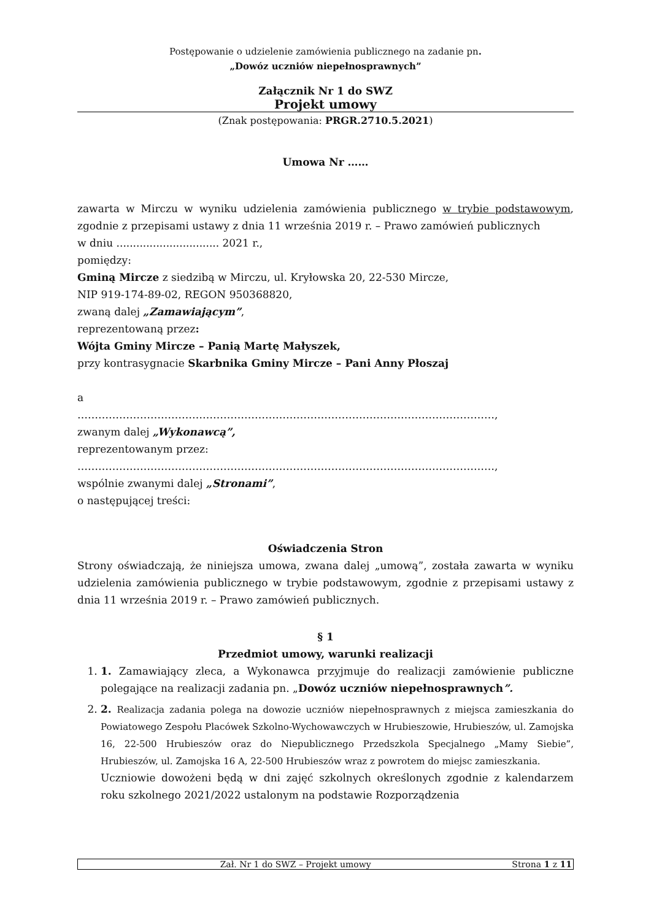Postępowanie o udzielenie zamówienia publicznego na zadanie pn.
„Dowóz uczniów niepełnosprawnych”
Załącznik Nr 1 do SWZ
Projekt umowy
(Znak postępowania: PRGR.2710.5.2021)
Umowa Nr ……
zawarta w Mirczu w wyniku udzielenia zamówienia publicznego w trybie podstawowym, zgodnie z przepisami ustawy z dnia 11 września 2019 r. – Prawo zamówień publicznych
w dniu ............................... 2021 r.,
pomiędzy:
Gminą Mircze z siedzibą w Mirczu, ul. Kryłowska 20, 22-530 Mircze,
NIP 919-174-89-02, REGON 950368820,
zwaną dalej „Zamawiającym”,
reprezentowaną przez:
Wójta Gminy Mircze – Panią Martę Małyszek,
przy kontrasygnacie Skarbnika Gminy Mircze – Pani Anny Płoszaj
a
…………………………………………………………………………………………………………,
zwanym dalej „Wykonawcą”,
reprezentowanym przez:
…………………………………………………………………………………………………………,
wspólnie zwanymi dalej „Stronami”,
o następującej treści:
Oświadczenia Stron
Strony oświadczają, że niniejsza umowa, zwana dalej „umową”, została zawarta w wyniku udzielenia zamówienia publicznego w trybie podstawowym, zgodnie z przepisami ustawy z dnia 11 września 2019 r. – Prawo zamówień publicznych.
§ 1
Przedmiot umowy, warunki realizacji
1. 1. Zamawiający zleca, a Wykonawca przyjmuje do realizacji zamówienie publiczne polegające na realizacji zadania pn. „Dowóz uczniów niepełnosprawnych”.
2. 2. Realizacja zadania polega na dowozie uczniów niepełnosprawnych z miejsca zamieszkania do Powiatowego Zespołu Placówek Szkolno-Wychowawczych w Hrubieszowie, Hrubieszów, ul. Zamojska 16, 22-500 Hrubieszów oraz do Niepublicznego Przedszkola Specjalnego „Mamy Siebie”, Hrubieszów, ul. Zamojska 16 A, 22-500 Hrubieszów wraz z powrotem do miejsc zamieszkania.
Uczniowie dowożeni będą w dni zajęć szkolnych określonych zgodnie z kalendarzem roku szkolnego 2021/2022 ustalonym na podstawie Rozporządzenia
Zał. Nr 1 do SWZ – Projekt umowy Strona 1 z 11